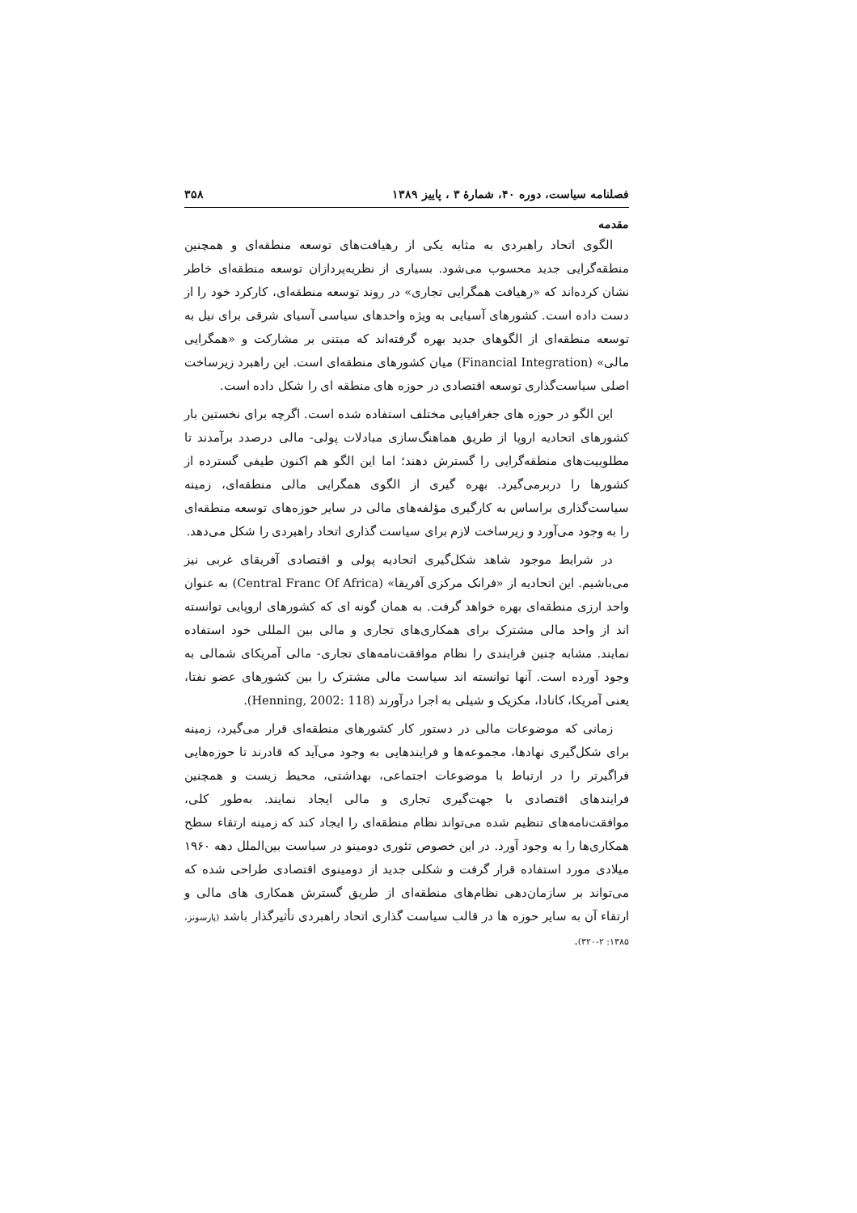فصلنامه سیاست، دوره ۴۰، شمارهٔ ۳ ، پاییز ۱۳۸۹ ۳۵۸
مقدمه
الگوی اتحاد راهبردی به مثابه یکی از رهیافت‌های توسعه منطقه‌ای و همچنین منطقه‌گرایی جدید محسوب می‌شود. بسیاری از نظریه‌پردازان توسعه منطقه‌ای خاطر نشان کرده‌اند که «رهیافت همگرایی تجاری» در روند توسعه منطقه‌ای، کارکرد خود را از دست داده است. کشورهای آسیایی به ویژه واحدهای سیاسی آسیای شرقی برای نیل به توسعه منطقه‌ای از الگوهای جدید بهره گرفته‌اند که مبتنی بر مشارکت و «همگرایی مالی» (Financial Integration) میان کشورهای منطقه‌ای است. این راهبرد زیرساخت اصلی سیاست‌گذاری توسعه اقتصادی در حوزه های منطقه ای را شکل داده است.
این الگو در حوزه های جغرافیایی مختلف استفاده شده است. اگرچه برای نخستین بار کشورهای اتحادیه اروپا از طریق هماهنگ‌سازی مبادلات پولی- مالی درصدد برآمدند تا مطلوبیت‌های منطقه‌گرایی را گسترش دهند؛ اما این الگو هم اکنون طیفی گسترده از کشورها را دربرمی‌گیرد. بهره گیری از الگوی همگرایی مالی منطقه‌ای، زمینه سیاست‌گذاری براساس به کارگیری مؤلفه‌های مالی در سایر حوزه‌های توسعه منطقه‌ای را به وجود می‌آورد و زیرساخت لازم برای سیاست گذاری اتحاد راهبردی را شکل می‌دهد.
در شرایط موجود شاهد شکل‌گیری اتحادیه پولی و اقتصادی آفریقای غربی نیز می‌باشیم. این اتحادیه از «فرانک مرکزی آفریقا» (Central Franc Of Africa) به عنوان واحد ارزی منطقه‌ای بهره خواهد گرفت. به همان گونه ای که کشورهای اروپایی توانسته اند از واحد مالی مشترک برای همکاری‌های تجاری و مالی بین المللی خود استفاده نمایند. مشابه چنین فرایندی را نظام موافقت‌نامه‌های تجاری- مالی آمریکای شمالی به وجود آورده است. آنها توانسته اند سیاست مالی مشترک را بین کشورهای عضو نفتا، یعنی آمریکا، کانادا، مکزیک و شیلی به اجرا درآورند (Henning, 2002: 118).
زمانی که موضوعات مالی در دستور کار کشورهای منطقه‌ای قرار می‌گیرد، زمینه برای شکل‌گیری نهادها، مجموعه‌ها و فرایندهایی به وجود می‌آید که قادرند تا حوزه‌هایی فراگیرتر را در ارتباط با موضوعات اجتماعی، بهداشتی، محیط زیست و همچنین فرایندهای اقتصادی با جهت‌گیری تجاری و مالی ایجاد نمایند. به‌طور کلی، موافقت‌نامه‌های تنظیم شده می‌تواند نظام منطقه‌ای را ایجاد کند که زمینه ارتقاء سطح همکاری‌ها را به وجود آورد. در این خصوص تئوری دومینو در سیاست بین‌الملل دهه ۱۹۶۰ میلادی مورد استفاده قرار گرفت و شکلی جدید از دومینوی اقتصادی طراحی شده که می‌تواند بر سازمان‌دهی نظام‌های منطقه‌ای از طریق گسترش همکاری های مالی و ارتقاء آن به سایر حوزه ها در قالب سیاست گذاری اتحاد راهبردی تأثیرگذار باشد (پارسونز، ۱۳۸۵: ۲-۳۲۰).